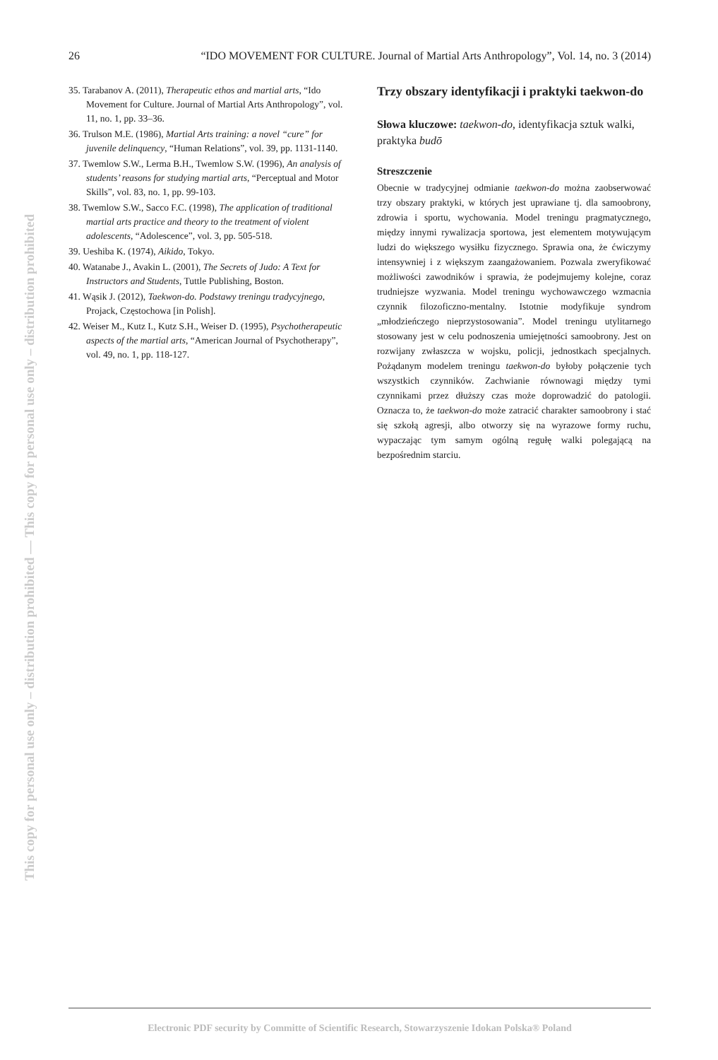This copy for personal use only – distribution prohibited — This copy for personal use only – distribution prohibited
26 “IDO MOVEMENT FOR CULTURE. Journal of Martial Arts Anthropology”, Vol. 14, no. 3 (2014)
35. Tarabanov A. (2011), Therapeutic ethos and martial arts, “Ido Movement for Culture. Journal of Martial Arts Anthropology”, vol. 11, no. 1, pp. 33–36.
36. Trulson M.E. (1986), Martial Arts training: a novel “cure” for juvenile delinquency, “Human Relations”, vol. 39, pp. 1131-1140.
37. Twemlow S.W., Lerma B.H., Twemlow S.W. (1996), An analysis of students’ reasons for studying martial arts, “Perceptual and Motor Skills”, vol. 83, no. 1, pp. 99-103.
38. Twemlow S.W., Sacco F.C. (1998), The application of traditional martial arts practice and theory to the treatment of violent adolescents, “Adolescence”, vol. 3, pp. 505-518.
39. Ueshiba K. (1974), Aikido, Tokyo.
40. Watanabe J., Avakin L. (2001), The Secrets of Judo: A Text for Instructors and Students, Tuttle Publishing, Boston.
41. Wąsik J. (2012), Taekwon-do. Podstawy treningu tradycyjnego, Projack, Częstochowa [in Polish].
42. Weiser M., Kutz I., Kutz S.H., Weiser D. (1995), Psychotherapeutic aspects of the martial arts, “American Journal of Psychotherapy”, vol. 49, no. 1, pp. 118-127.
Trzy obszary identyfikacji i praktyki taekwon-do
Słowa kluczowe: taekwon-do, identyfikacja sztuk walki, praktyka budō
Streszczenie
Obecnie w tradycyjnej odmianie taekwon-do można zaobserwować trzy obszary praktyki, w których jest uprawiane tj. dla samoobrony, zdrowia i sportu, wychowania. Model treningu pragmatycznego, między innymi rywalizacja sportowa, jest elementem motywującym ludzi do większego wysiłku fizycznego. Sprawia ona, że ćwiczymy intensywniej i z większym zaangażowaniem. Pozwala zweryfikować możliwości zawodników i sprawia, że podejmujemy kolejne, coraz trudniejsze wyzwania. Model treningu wychowawczego wzmacnia czynnik filozoficzno-mentalny. Istotnie modyfikuje syndrom „młodzieńczego nieprzystosowania”. Model treningu utylitarnego stosowany jest w celu podnoszenia umiejętności samoobrony. Jest on rozwijany zwłaszcza w wojsku, policji, jednostkach specjalnych. Pożądanym modelem treningu taekwon-do byłoby połączenie tych wszystkich czynników. Zachwianie równowagi między tymi czynnikami przez dłuższy czas może doprowadzić do patologii. Oznacza to, że taekwon-do może zatracić charakter samoobrony i stać się szkołą agresji, albo otworzy się na wyrazowe formy ruchu, wypaczając tym samym ogólną regułę walki polegającą na bezpośrednim starciu.
Electronic PDF security by Committe of Scientific Research, Stowarzyszenie Idokan Polska® Poland